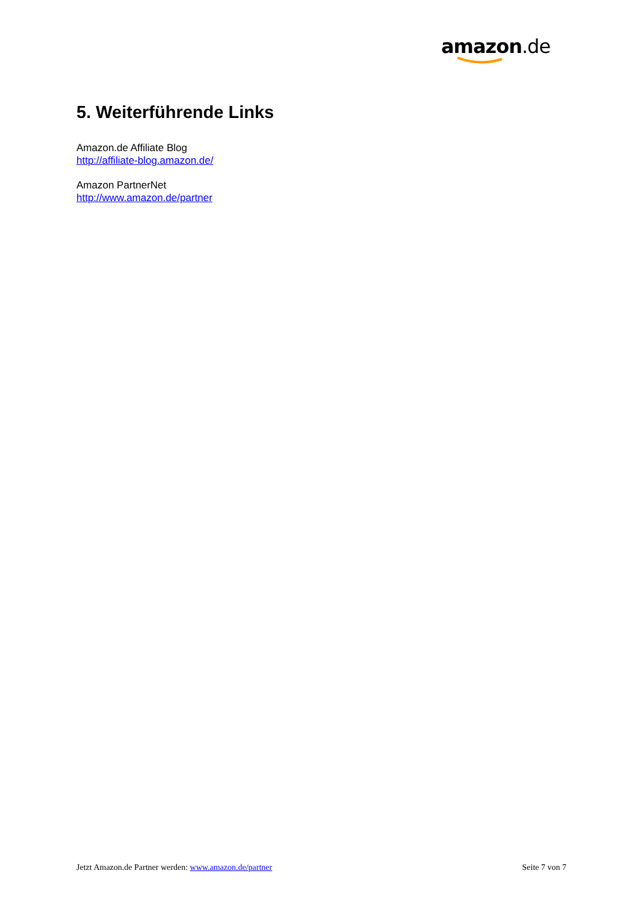amazon.de
5. Weiterführende Links
Amazon.de Affiliate Blog
http://affiliate-blog.amazon.de/
Amazon PartnerNet
http://www.amazon.de/partner
Jetzt Amazon.de Partner werden: www.amazon.de/partner Seite 7 von 7